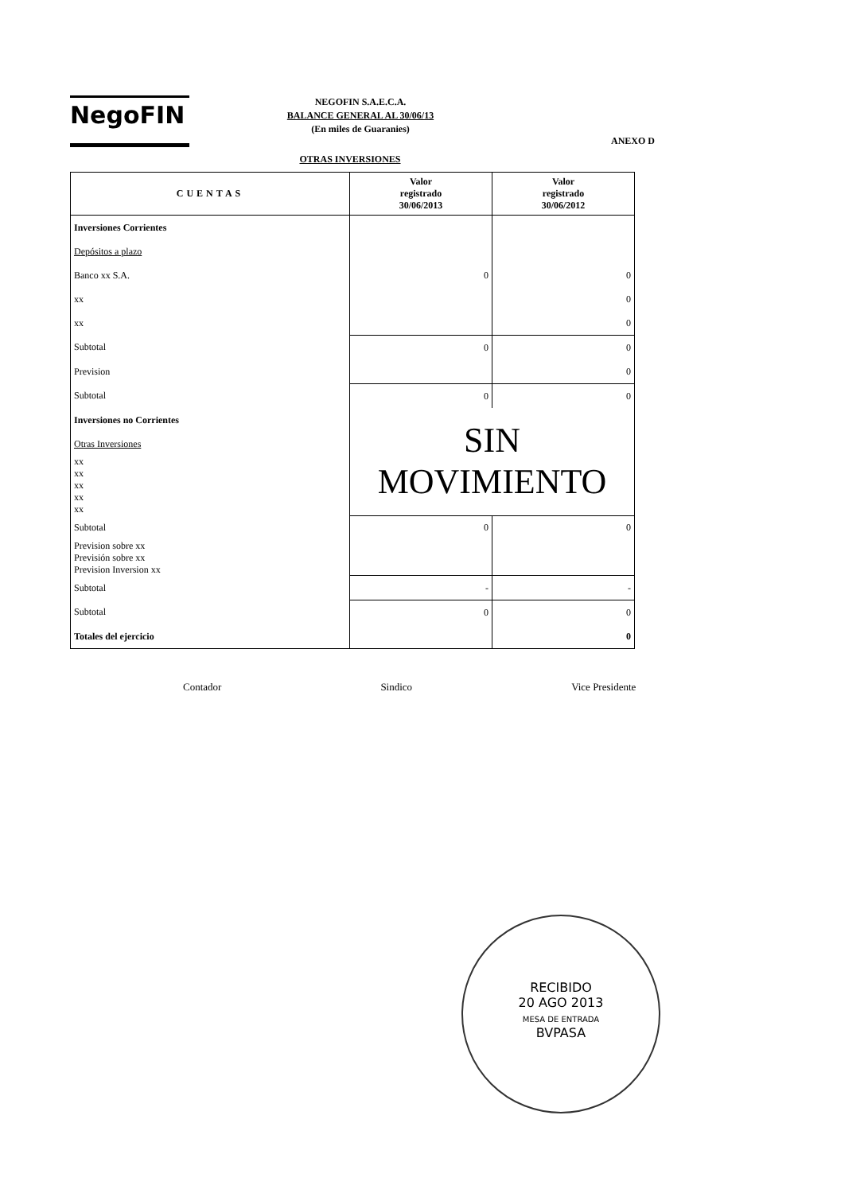NegoFIN
NEGOFIN S.A.E.C.A.
BALANCE GENERAL AL 30/06/13
(En miles de Guaranies)
ANEXO D
OTRAS INVERSIONES
| CUENTAS | Valor registrado 30/06/2013 | Valor registrado 30/06/2012 |
| --- | --- | --- |
| Inversiones Corrientes | | |
| Depósitos a plazo | | |
| Banco xx S.A. | 0 | 0 |
| xx | | 0 |
| xx | | 0 |
| Subtotal | 0 | 0 |
| Prevision | | 0 |
| Subtotal | 0 | 0 |
| Inversiones no Corrientes | SIN MOVIMIENTO | |
| Otras Inversiones | | |
| xx xx xx xx xx | | |
| Subtotal | 0 | 0 |
| Prevision sobre xx Previsión sobre xx Prevision Inversion xx | | |
| Subtotal | - | - |
| Subtotal | 0 | 0 |
| Totales del ejercicio | | 0 |
Contador Sindico Vice Presidente
RECIBIDO
20 AGO 2013
MESA DE ENTRADA
BVPASA